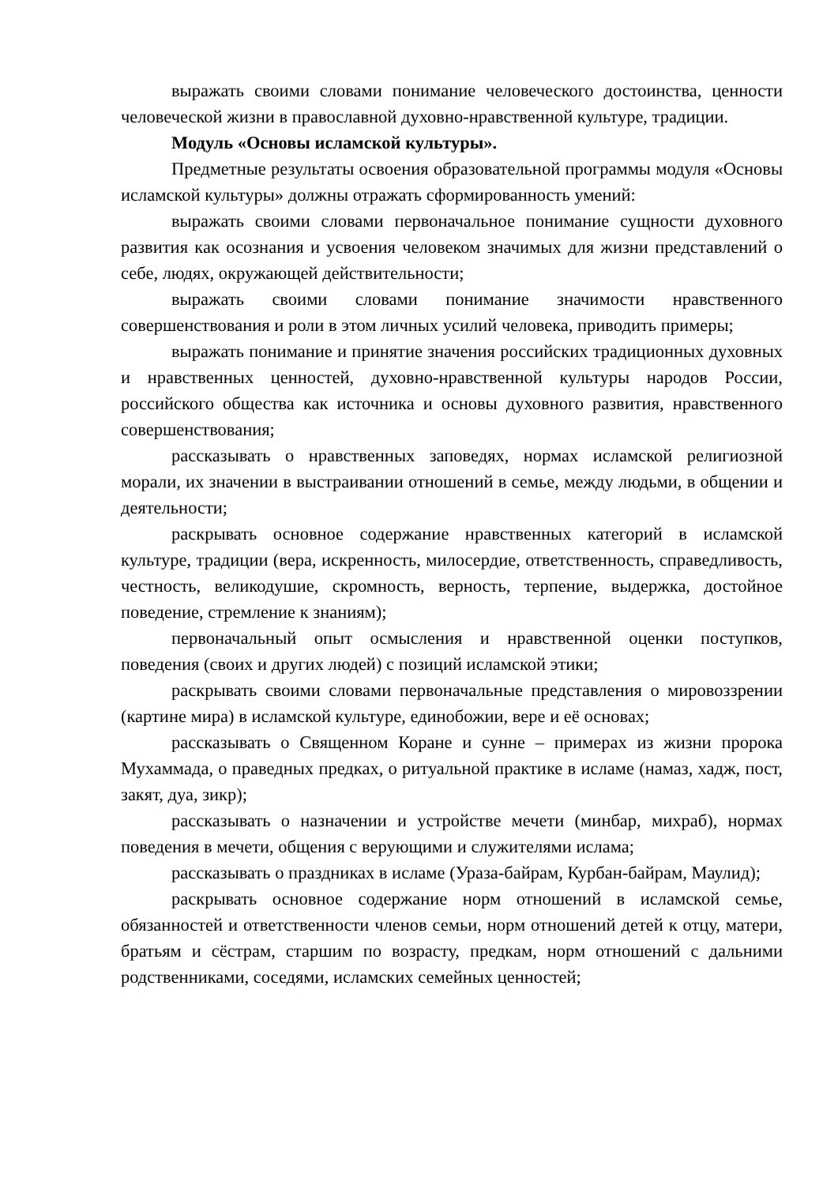выражать своими словами понимание человеческого достоинства, ценности человеческой жизни в православной духовно-нравственной культуре, традиции.
Модуль «Основы исламской культуры».
Предметные результаты освоения образовательной программы модуля «Основы исламской культуры» должны отражать сформированность умений:
выражать своими словами первоначальное понимание сущности духовного развития как осознания и усвоения человеком значимых для жизни представлений о себе, людях, окружающей действительности;
выражать своими словами понимание значимости нравственного совершенствования и роли в этом личных усилий человека, приводить примеры;
выражать понимание и принятие значения российских традиционных духовных и нравственных ценностей, духовно-нравственной культуры народов России, российского общества как источника и основы духовного развития, нравственного совершенствования;
рассказывать о нравственных заповедях, нормах исламской религиозной морали, их значении в выстраивании отношений в семье, между людьми, в общении и деятельности;
раскрывать основное содержание нравственных категорий в исламской культуре, традиции (вера, искренность, милосердие, ответственность, справедливость, честность, великодушие, скромность, верность, терпение, выдержка, достойное поведение, стремление к знаниям);
первоначальный опыт осмысления и нравственной оценки поступков, поведения (своих и других людей) с позиций исламской этики;
раскрывать своими словами первоначальные представления о мировоззрении (картине мира) в исламской культуре, единобожии, вере и её основах;
рассказывать о Священном Коране и сунне – примерах из жизни пророка Мухаммада, о праведных предках, о ритуальной практике в исламе (намаз, хадж, пост, закят, дуа, зикр);
рассказывать о назначении и устройстве мечети (минбар, михраб), нормах поведения в мечети, общения с верующими и служителями ислама;
рассказывать о праздниках в исламе (Ураза-байрам, Курбан-байрам, Маулид);
раскрывать основное содержание норм отношений в исламской семье, обязанностей и ответственности членов семьи, норм отношений детей к отцу, матери, братьям и сёстрам, старшим по возрасту, предкам, норм отношений с дальними родственниками, соседями, исламских семейных ценностей;